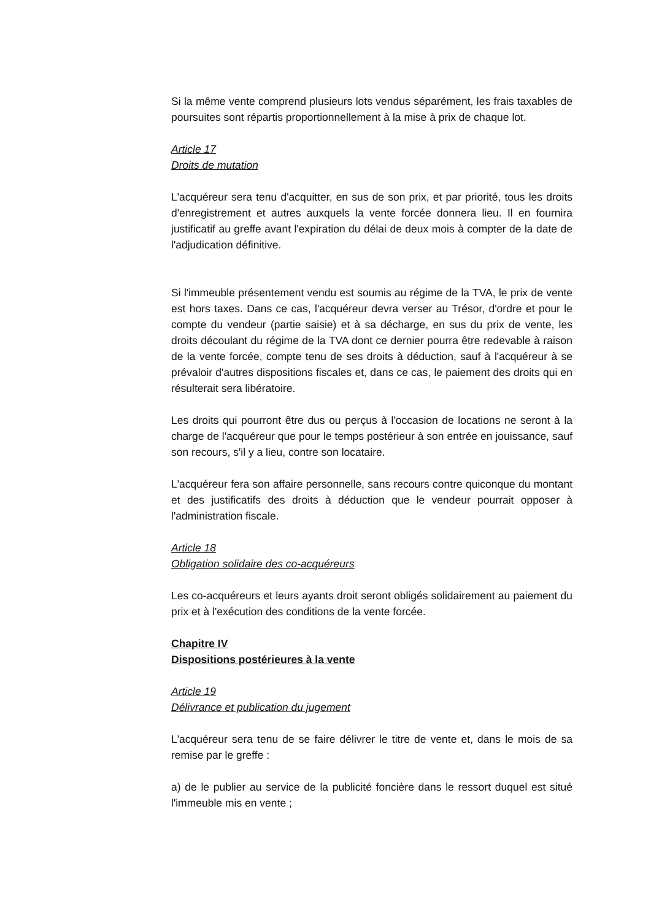Si la même vente comprend plusieurs lots vendus séparément, les frais taxables de poursuites sont répartis proportionnellement à la mise à prix de chaque lot.
Article 17
Droits de mutation
L'acquéreur sera tenu d'acquitter, en sus de son prix, et par priorité, tous les droits d'enregistrement et autres auxquels la vente forcée donnera lieu. Il en fournira justificatif au greffe avant l'expiration du délai de deux mois à compter de la date de l'adjudication définitive.
Si l'immeuble présentement vendu est soumis au régime de la TVA, le prix de vente est hors taxes. Dans ce cas, l'acquéreur devra verser au Trésor, d'ordre et pour le compte du vendeur (partie saisie) et à sa décharge, en sus du prix de vente, les droits découlant du régime de la TVA dont ce dernier pourra être redevable à raison de la vente forcée, compte tenu de ses droits à déduction, sauf à l'acquéreur à se prévaloir d'autres dispositions fiscales et, dans ce cas, le paiement des droits qui en résulterait sera libératoire.
Les droits qui pourront être dus ou perçus à l'occasion de locations ne seront à la charge de l'acquéreur que pour le temps postérieur à son entrée en jouissance, sauf son recours, s'il y a lieu, contre son locataire.
L'acquéreur fera son affaire personnelle, sans recours contre quiconque du montant et des justificatifs des droits à déduction que le vendeur pourrait opposer à l'administration fiscale.
Article 18
Obligation solidaire des co-acquéreurs
Les co-acquéreurs et leurs ayants droit seront obligés solidairement au paiement du prix et à l'exécution des conditions de la vente forcée.
Chapitre IV
Dispositions postérieures à la vente
Article 19
Délivrance et publication du jugement
L'acquéreur sera tenu de se faire délivrer le titre de vente et, dans le mois de sa remise par le greffe :
a) de le publier au service de la publicité foncière dans le ressort duquel est situé l'immeuble mis en vente ;